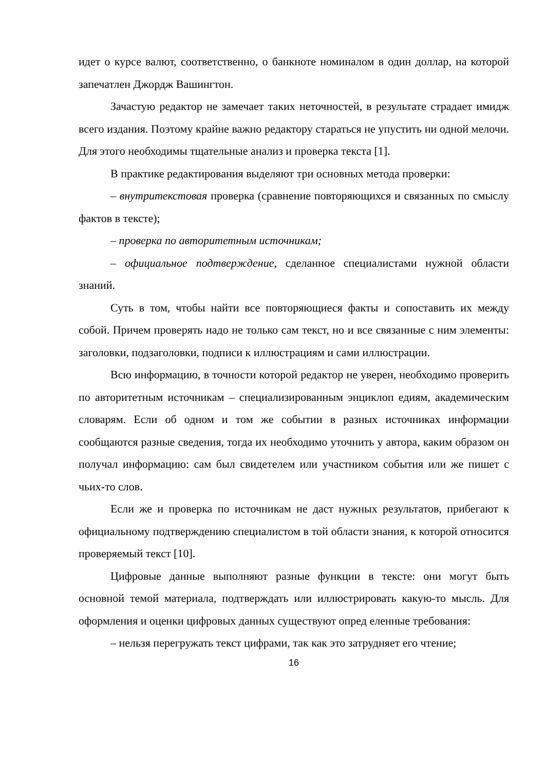идет о курсе валют, соответственно, о банкноте номиналом в один доллар, на которой запечатлен Джордж Вашингтон.
Зачастую редактор не замечает таких неточностей, в результате страдает имидж всего издания. Поэтому крайне важно редактору стараться не упустить ни одной мелочи. Для этого необходимы тщательные анализ и проверка текста [1].
В практике редактирования выделяют три основных метода проверки:
– внутритекстовая проверка (сравнение повторяющихся и связанных по смыслу фактов в тексте);
– проверка по авторитетным источникам;
– официальное подтверждение, сделанное специалистами нужной области знаний.
Суть в том, чтобы найти все повторяющиеся факты и сопоставить их между собой. Причем проверять надо не только сам текст, но и все связанные с ним элементы: заголовки, подзаголовки, подписи к иллюстрациям и сами иллюстрации.
Всю информацию, в точности которой редактор не уверен, необходимо проверить по авторитетным источникам – специализированным энциклоп едиям, академическим словарям. Если об одном и том же событии в разных источниках информации сообщаются разные сведения, тогда их необходимо уточнить у автора, каким образом он получал информацию: сам был свидетелем или участником события или же пишет с чьих-то слов.
Если же и проверка по источникам не даст нужных результатов, прибегают к официальному подтверждению специалистом в той области знания, к которой относится проверяемый текст [10].
Цифровые данные выполняют разные функции в тексте: они могут быть основной темой материала, подтверждать или иллюстрировать какую-то мысль. Для оформления и оценки цифровых данных существуют опред еленные требования:
– нельзя перегружать текст цифрами, так как это затрудняет его чтение;
16